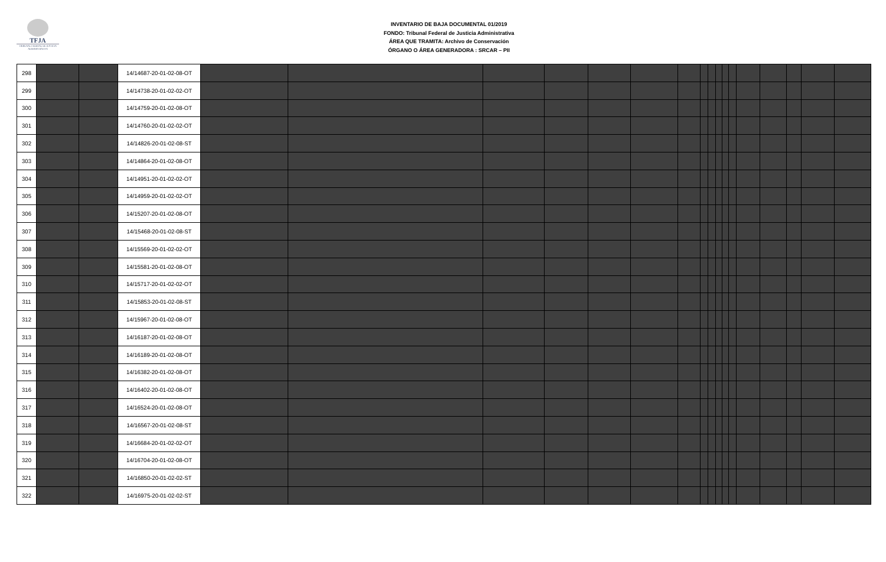TFJA
TRIBUNAL FEDERAL DE JUSTICIA ADMINISTRATIVA
INVENTARIO DE BAJA DOCUMENTAL 01/2019
FONDO: Tribunal Federal de Justicia Administrativa
ÁREA QUE TRAMITA: Archivo de Conservación
ÓRGANO O ÁREA GENERADORA : SRCAR – PII
| 298 | | | 14/14687-20-01-02-08-OT | | | | | | | | | | | | | | | | | |
| 299 | | | 14/14738-20-01-02-02-OT | | | | | | | | | | | | | | | | | |
| 300 | | | 14/14759-20-01-02-08-OT | | | | | | | | | | | | | | | | | |
| 301 | | | 14/14760-20-01-02-02-OT | | | | | | | | | | | | | | | | | |
| 302 | | | 14/14826-20-01-02-08-ST | | | | | | | | | | | | | | | | | |
| 303 | | | 14/14864-20-01-02-08-OT | | | | | | | | | | | | | | | | | |
| 304 | | | 14/14951-20-01-02-02-OT | | | | | | | | | | | | | | | | | |
| 305 | | | 14/14959-20-01-02-02-OT | | | | | | | | | | | | | | | | | |
| 306 | | | 14/15207-20-01-02-08-OT | | | | | | | | | | | | | | | | | |
| 307 | | | 14/15468-20-01-02-08-ST | | | | | | | | | | | | | | | | | |
| 308 | | | 14/15569-20-01-02-02-OT | | | | | | | | | | | | | | | | | |
| 309 | | | 14/15581-20-01-02-08-OT | | | | | | | | | | | | | | | | | |
| 310 | | | 14/15717-20-01-02-02-OT | | | | | | | | | | | | | | | | | |
| 311 | | | 14/15853-20-01-02-08-ST | | | | | | | | | | | | | | | | | |
| 312 | | | 14/15967-20-01-02-08-OT | | | | | | | | | | | | | | | | | |
| 313 | | | 14/16187-20-01-02-08-OT | | | | | | | | | | | | | | | | | |
| 314 | | | 14/16189-20-01-02-08-OT | | | | | | | | | | | | | | | | | |
| 315 | | | 14/16382-20-01-02-08-OT | | | | | | | | | | | | | | | | | |
| 316 | | | 14/16402-20-01-02-08-OT | | | | | | | | | | | | | | | | | |
| 317 | | | 14/16524-20-01-02-08-OT | | | | | | | | | | | | | | | | | |
| 318 | | | 14/16567-20-01-02-08-ST | | | | | | | | | | | | | | | | | |
| 319 | | | 14/16684-20-01-02-02-OT | | | | | | | | | | | | | | | | | |
| 320 | | | 14/16704-20-01-02-08-OT | | | | | | | | | | | | | | | | | |
| 321 | | | 14/16850-20-01-02-02-ST | | | | | | | | | | | | | | | | | |
| 322 | | | 14/16975-20-01-02-02-ST | | | | | | | | | | | | | | | | | |